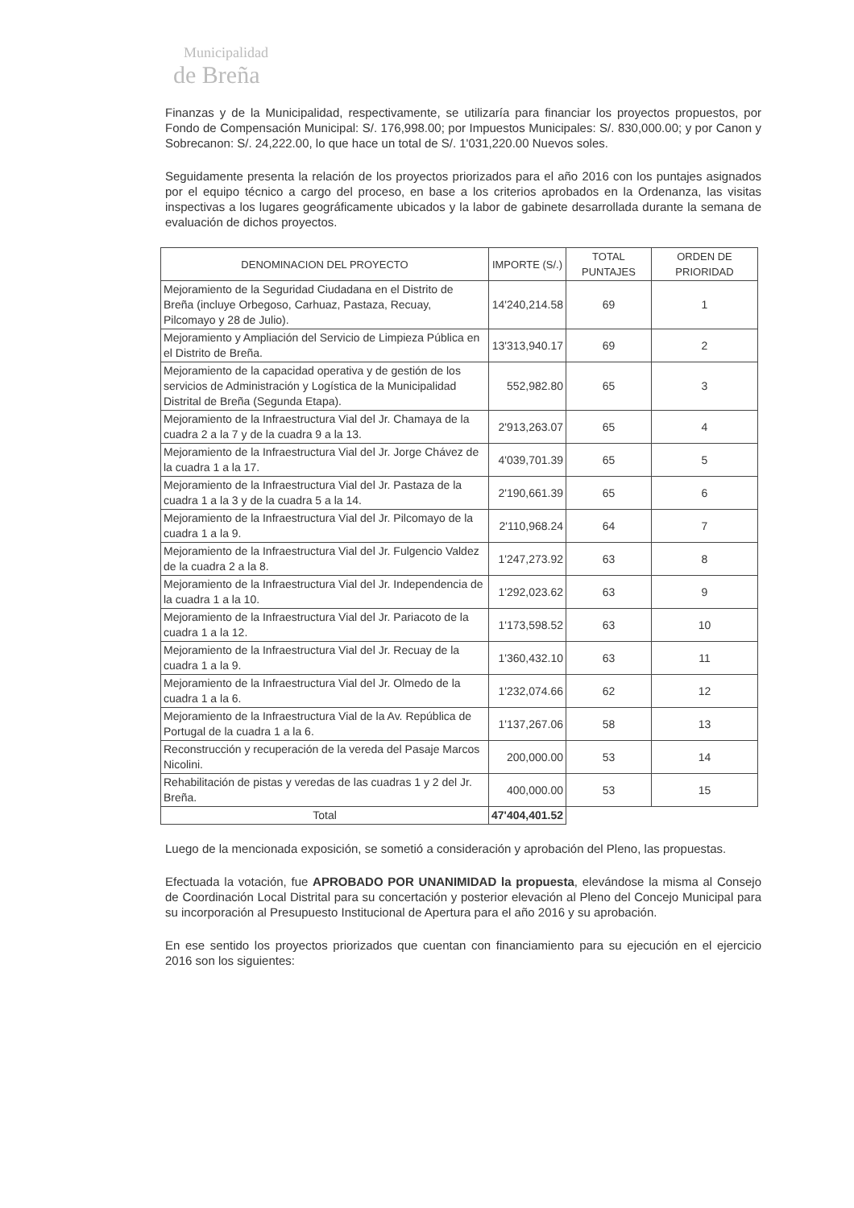Municipalidad
de Breña
Finanzas y de la Municipalidad, respectivamente, se utilizaría para financiar los proyectos propuestos, por Fondo de Compensación Municipal: S/. 176,998.00; por Impuestos Municipales: S/. 830,000.00; y por Canon y Sobrecanon: S/. 24,222.00, lo que hace un total de S/. 1'031,220.00 Nuevos soles.
Seguidamente presenta la relación de los proyectos priorizados para el año 2016 con los puntajes asignados por el equipo técnico a cargo del proceso, en base a los criterios aprobados en la Ordenanza, las visitas inspectivas a los lugares geográficamente ubicados y la labor de gabinete desarrollada durante la semana de evaluación de dichos proyectos.
| DENOMINACION DEL PROYECTO | IMPORTE (S/.) | TOTAL PUNTAJES | ORDEN DE PRIORIDAD |
| --- | --- | --- | --- |
| Mejoramiento de la Seguridad Ciudadana en el Distrito de Breña (incluye Orbegoso, Carhuaz, Pastaza, Recuay, Pilcomayo y 28 de Julio). | 14'240,214.58 | 69 | 1 |
| Mejoramiento y Ampliación del Servicio de Limpieza Pública en el Distrito de Breña. | 13'313,940.17 | 69 | 2 |
| Mejoramiento de la capacidad operativa y de gestión de los servicios de Administración y Logística de la Municipalidad Distrital de Breña (Segunda Etapa). | 552,982.80 | 65 | 3 |
| Mejoramiento de la Infraestructura Vial del Jr. Chamaya de la cuadra 2 a la 7 y de la cuadra 9 a la 13. | 2'913,263.07 | 65 | 4 |
| Mejoramiento de la Infraestructura Vial del Jr. Jorge Chávez de la cuadra 1 a la 17. | 4'039,701.39 | 65 | 5 |
| Mejoramiento de la Infraestructura Vial del Jr. Pastaza de la cuadra 1 a la 3 y de la cuadra 5 a la 14. | 2'190,661.39 | 65 | 6 |
| Mejoramiento de la Infraestructura Vial del Jr. Pilcomayo de la cuadra 1 a la 9. | 2'110,968.24 | 64 | 7 |
| Mejoramiento de la Infraestructura Vial del Jr. Fulgencio Valdez de la cuadra 2 a la 8. | 1'247,273.92 | 63 | 8 |
| Mejoramiento de la Infraestructura Vial del Jr. Independencia de la cuadra 1 a la 10. | 1'292,023.62 | 63 | 9 |
| Mejoramiento de la Infraestructura Vial del Jr. Pariacoto de la cuadra 1 a la 12. | 1'173,598.52 | 63 | 10 |
| Mejoramiento de la Infraestructura Vial del Jr. Recuay de la cuadra 1 a la 9. | 1'360,432.10 | 63 | 11 |
| Mejoramiento de la Infraestructura Vial del Jr. Olmedo de la cuadra 1 a la 6. | 1'232,074.66 | 62 | 12 |
| Mejoramiento de la Infraestructura Vial de la Av. República de Portugal de la cuadra 1 a la 6. | 1'137,267.06 | 58 | 13 |
| Reconstrucción y recuperación de la vereda del Pasaje Marcos Nicolini. | 200,000.00 | 53 | 14 |
| Rehabilitación de pistas y veredas de las cuadras 1 y 2 del Jr. Breña. | 400,000.00 | 53 | 15 |
| Total | 47'404,401.52 | | |
Luego de la mencionada exposición, se sometió a consideración y aprobación del Pleno, las propuestas.
Efectuada la votación, fue APROBADO POR UNANIMIDAD la propuesta, elevándose la misma al Consejo de Coordinación Local Distrital para su concertación y posterior elevación al Pleno del Concejo Municipal para su incorporación al Presupuesto Institucional de Apertura para el año 2016 y su aprobación.
En ese sentido los proyectos priorizados que cuentan con financiamiento para su ejecución en el ejercicio 2016 son los siguientes: